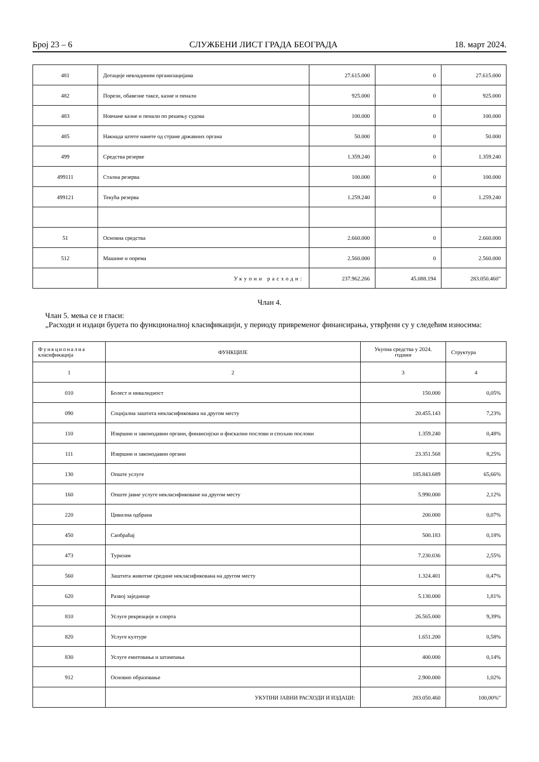Број 23 – 6 СЛУЖБЕНИ ЛИСТ ГРАДА БЕОГРАДА 18. март 2024.
| 481 | Дотације невладиним организацијама | 27.615.000 | 0 | 27.615.000 |
| 482 | Порези, обавезне таксе, казне и пенали | 925.000 | 0 | 925.000 |
| 483 | Новчане казне и пенали по решењу судова | 100.000 | 0 | 100.000 |
| 485 | Накнада штете нанете од стране државних органа | 50.000 | 0 | 50.000 |
| 499 | Средства резерве | 1.359.240 | 0 | 1.359.240 |
| 499111 | Стална резерва | 100.000 | 0 | 100.000 |
| 499121 | Текућа резерва | 1.259.240 | 0 | 1.259.240 |
| 51 | Основна средства | 2.660.000 | 0 | 2.660.000 |
| 512 | Машине и опрема | 2.560.000 | 0 | 2.560.000 |
| | Укупни расходи: | 237.962.266 | 45.088.194 | 283.050.460” |
Члан 4.
Члан 5. мења се и гласи:
„Расходи и издаци буџета по функционалној класификацији, у периоду привременог финансирања, утврђени су у следећим износима:
| Функционална класификација | ФУНКЦИЈЕ | Укупна средства у 2024. години | Структура |
| 1 | 2 | 3 | 4 |
| 010 | Болест и инвалидност | 150.000 | 0,05% |
| 090 | Социјална заштита некласификована на другом месту | 20.455.143 | 7,23% |
| 110 | Извршни и законодавни органи, финансијски и фискални послови и спољни послови | 1.359.240 | 0,48% |
| 111 | Извршни и законодавни органи | 23.351.568 | 8,25% |
| 130 | Опште услуге | 185.843.689 | 65,66% |
| 160 | Опште јавне услуге некласификоване на другом месту | 5.990.000 | 2,12% |
| 220 | Цивилна одбрана | 200.000 | 0,07% |
| 450 | Саобраћај | 500.183 | 0,18% |
| 473 | Туризам | 7.230.036 | 2,55% |
| 560 | Заштита животне средине некласификована на другом месту | 1.324.401 | 0,47% |
| 620 | Развој заједнице | 5.130.000 | 1,81% |
| 810 | Услуге рекреације и спорта | 26.565.000 | 9,39% |
| 820 | Услуге културе | 1.651.200 | 0,58% |
| 830 | Услуге емитовања и штампања | 400.000 | 0,14% |
| 912 | Основно образовање | 2.900.000 | 1,02% |
| | УКУПНИ ЈАВНИ РАСХОДИ И ИЗДАЦИ: | 283.050.460 | 100,00%” |